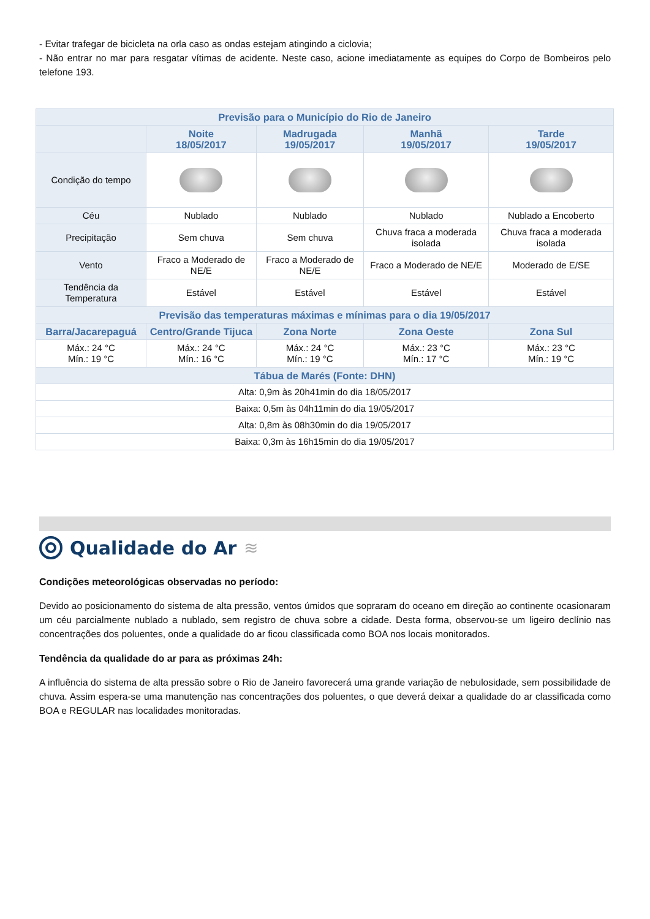- Evitar trafegar de bicicleta na orla caso as ondas estejam atingindo a ciclovia;
- Não entrar no mar para resgatar vítimas de acidente. Neste caso, acione imediatamente as equipes do Corpo de Bombeiros pelo telefone 193.
| Previsão para o Município do Rio de Janeiro | | | | |
| --- | --- | --- | --- | --- |
| | Noite 18/05/2017 | Madrugada 19/05/2017 | Manhã 19/05/2017 | Tarde 19/05/2017 |
| Condição do tempo | | | | |
| Céu | Nublado | Nublado | Nublado | Nublado a Encoberto |
| Precipitação | Sem chuva | Sem chuva | Chuva fraca a moderada isolada | Chuva fraca a moderada isolada |
| Vento | Fraco a Moderado de NE/E | Fraco a Moderado de NE/E | Fraco a Moderado de NE/E | Moderado de E/SE |
| Tendência da Temperatura | Estável | Estável | Estável | Estável |
| Previsão das temperaturas máximas e mínimas para o dia 19/05/2017 | | | | |
| Barra/Jacarepaguá | Centro/Grande Tijuca | Zona Norte | Zona Oeste | Zona Sul |
| Máx.: 24 °C Mín.: 19 °C | Máx.: 24 °C Mín.: 16 °C | Máx.: 24 °C Mín.: 19 °C | Máx.: 23 °C Mín.: 17 °C | Máx.: 23 °C Mín.: 19 °C |
| Tábua de Marés (Fonte: DHN) | | | | |
| Alta: 0,9m às 20h41min do dia 18/05/2017 | | | | |
| Baixa: 0,5m às 04h11min do dia 19/05/2017 | | | | |
| Alta: 0,8m às 08h30min do dia 19/05/2017 | | | | |
| Baixa: 0,3m às 16h15min do dia 19/05/2017 | | | | |
Qualidade do Ar ≋
Condições meteorológicas observadas no período:
Devido ao posicionamento do sistema de alta pressão, ventos úmidos que sopraram do oceano em direção ao continente ocasionaram um céu parcialmente nublado a nublado, sem registro de chuva sobre a cidade. Desta forma, observou-se um ligeiro declínio nas concentrações dos poluentes, onde a qualidade do ar ficou classificada como BOA nos locais monitorados.
Tendência da qualidade do ar para as próximas 24h:
A influência do sistema de alta pressão sobre o Rio de Janeiro favorecerá uma grande variação de nebulosidade, sem possibilidade de chuva. Assim espera-se uma manutenção nas concentrações dos poluentes, o que deverá deixar a qualidade do ar classificada como BOA e REGULAR nas localidades monitoradas.